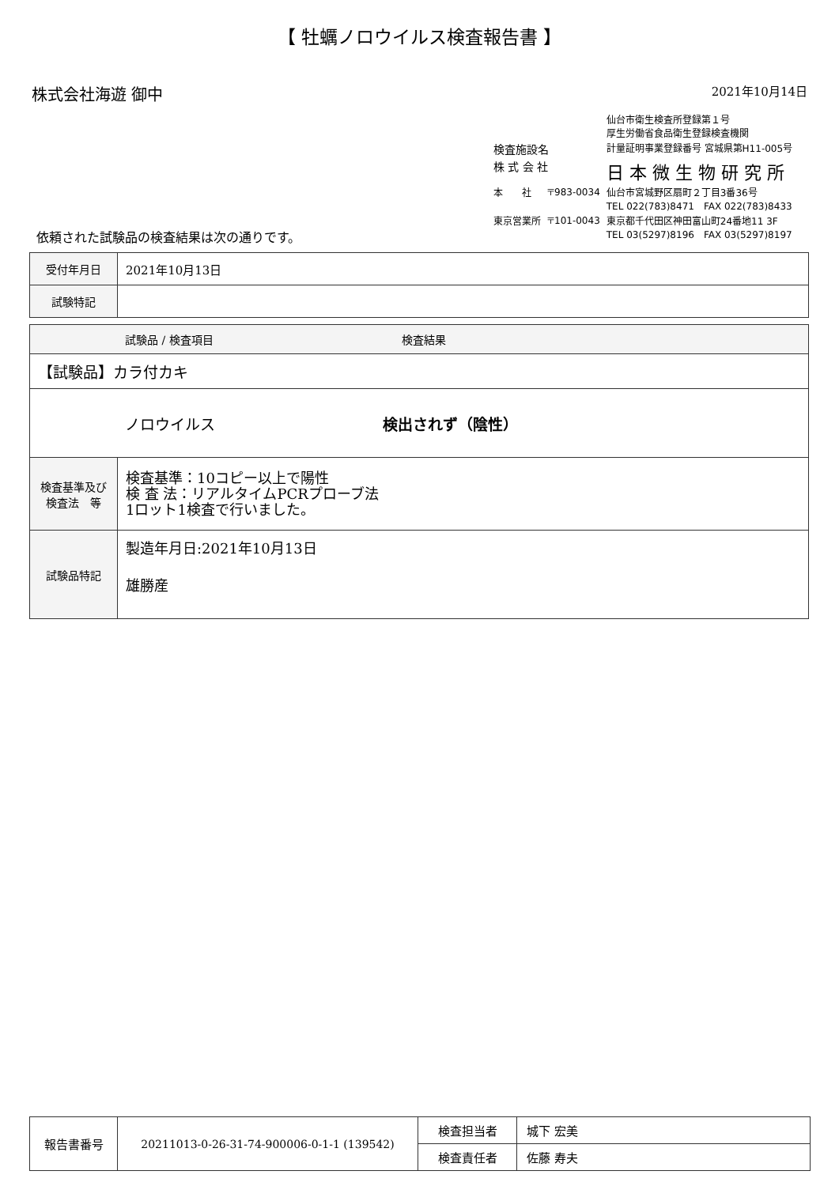【 牡蠣ノロウイルス検査報告書 】
株式会社海遊 御中
2021年10月14日
| | | 仙台市衛生検査所登録第１号 厚生労働省食品衛生登録検査機関 |
| 検査施設名 | | 計量証明事業登録番号 宮城県第H11-005号 |
| 株 式 会 社 | | 日 本 微 生 物 研 究 所 |
| 本 社 | 〒983-0034 | 仙台市宮城野区扇町２丁目3番36号 TEL 022(783)8471 FAX 022(783)8433 |
| 東京営業所 | 〒101-0043 | 東京都千代田区神田富山町24番地11 3F TEL 03(5297)8196 FAX 03(5297)8197 |
依頼された試験品の検査結果は次の通りです。
| 受付年月日 | 2021年10月13日 |
| 試験特記 | |
| 試験品 / 検査項目 検査結果 | |
| --- | --- |
| 【試験品】カラ付カキ | |
| ノロウイルス 検出されず（陰性） | |
| 検査基準及び検査法 等 | 検査基準：10コピー以上で陽性 検 査 法：リアルタイムPCRプローブ法 1ロット1検査で行いました。 |
| 試験品特記 | 製造年月日:2021年10月13日 雄勝産 |
| 報告書番号 | 20211013-0-26-31-74-900006-0-1-1 (139542) | 検査担当者 | 城下 宏美 |
| | | 検査責任者 | 佐藤 寿夫 |